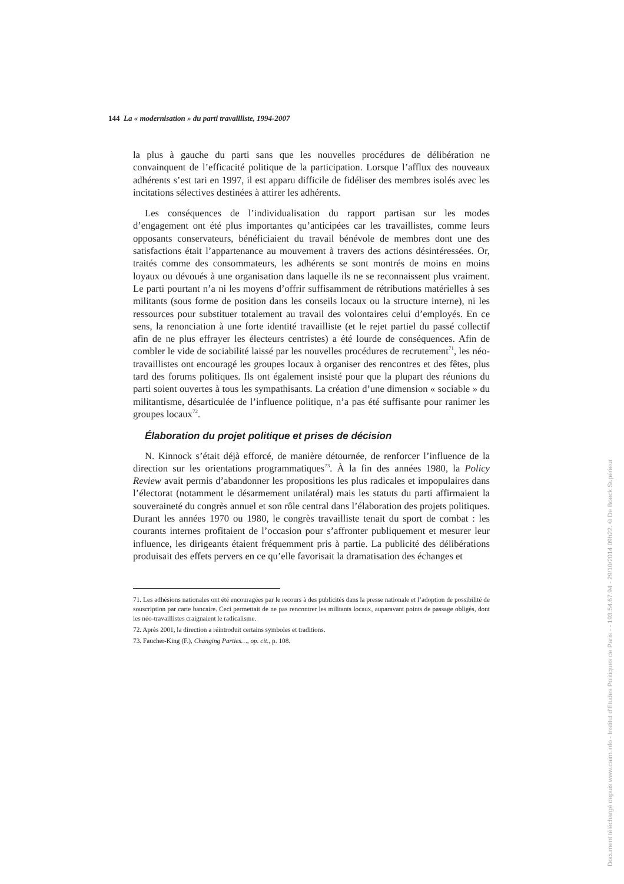144 La « modernisation » du parti travailliste, 1994-2007
la plus à gauche du parti sans que les nouvelles procédures de délibération ne convainquent de l’efficacité politique de la participation. Lorsque l’afflux des nouveaux adhérents s’est tari en 1997, il est apparu difficile de fidéliser des membres isolés avec les incitations sélectives destinées à attirer les adhérents.
Les conséquences de l’individualisation du rapport partisan sur les modes d’engagement ont été plus importantes qu’anticipées car les travaillistes, comme leurs opposants conservateurs, bénéficiaient du travail bénévole de membres dont une des satisfactions était l’appartenance au mouvement à travers des actions désintéressées. Or, traités comme des consommateurs, les adhérents se sont montrés de moins en moins loyaux ou dévoués à une organisation dans laquelle ils ne se reconnaissent plus vraiment. Le parti pourtant n’a ni les moyens d’offrir suffisamment de rétributions matérielles à ses militants (sous forme de position dans les conseils locaux ou la structure interne), ni les ressources pour substituer totalement au travail des volontaires celui d’employés. En ce sens, la renonciation à une forte identité travailliste (et le rejet partiel du passé collectif afin de ne plus effrayer les électeurs centristes) a été lourde de conséquences. Afin de combler le vide de sociabilité laissé par les nouvelles procédures de recrutement<sup>71</sup>, les néo-travaillistes ont encouragé les groupes locaux à organiser des rencontres et des fêtes, plus tard des forums politiques. Ils ont également insisté pour que la plupart des réunions du parti soient ouvertes à tous les sympathisants. La création d’une dimension « sociable » du militantisme, désarticulée de l’influence politique, n’a pas été suffisante pour ranimer les groupes locaux<sup>72</sup>.
Élaboration du projet politique et prises de décision
N. Kinnock s’était déjà efforcé, de manière détournée, de renforcer l’influence de la direction sur les orientations programmatiques<sup>73</sup>. À la fin des années 1980, la Policy Review avait permis d’abandonner les propositions les plus radicales et impopulaires dans l’électorat (notamment le désarmement unilatéral) mais les statuts du parti affirmaient la souveraineté du congrès annuel et son rôle central dans l’élaboration des projets politiques. Durant les années 1970 ou 1980, le congrès travailliste tenait du sport de combat : les courants internes profitaient de l’occasion pour s’affronter publiquement et mesurer leur influence, les dirigeants étaient fréquemment pris à partie. La publicité des délibérations produisait des effets pervers en ce qu’elle favorisait la dramatisation des échanges et
71. Les adhésions nationales ont été encouragées par le recours à des publicités dans la presse nationale et l’adoption de possibilité de souscription par carte bancaire. Ceci permettait de ne pas rencontrer les militants locaux, auparavant points de passage obligés, dont les néo-travaillistes craignaient le radicalisme.
72. Après 2001, la direction a réintroduit certains symboles et traditions.
73. Faucher-King (F.), Changing Parties…, op. cit., p. 108.
Document téléchargé depuis www.cairn.info - Institut d'Etudes Politiques de Paris - - 193.54.67.94 - 29/10/2014 09h22. © De Boeck Supérieur